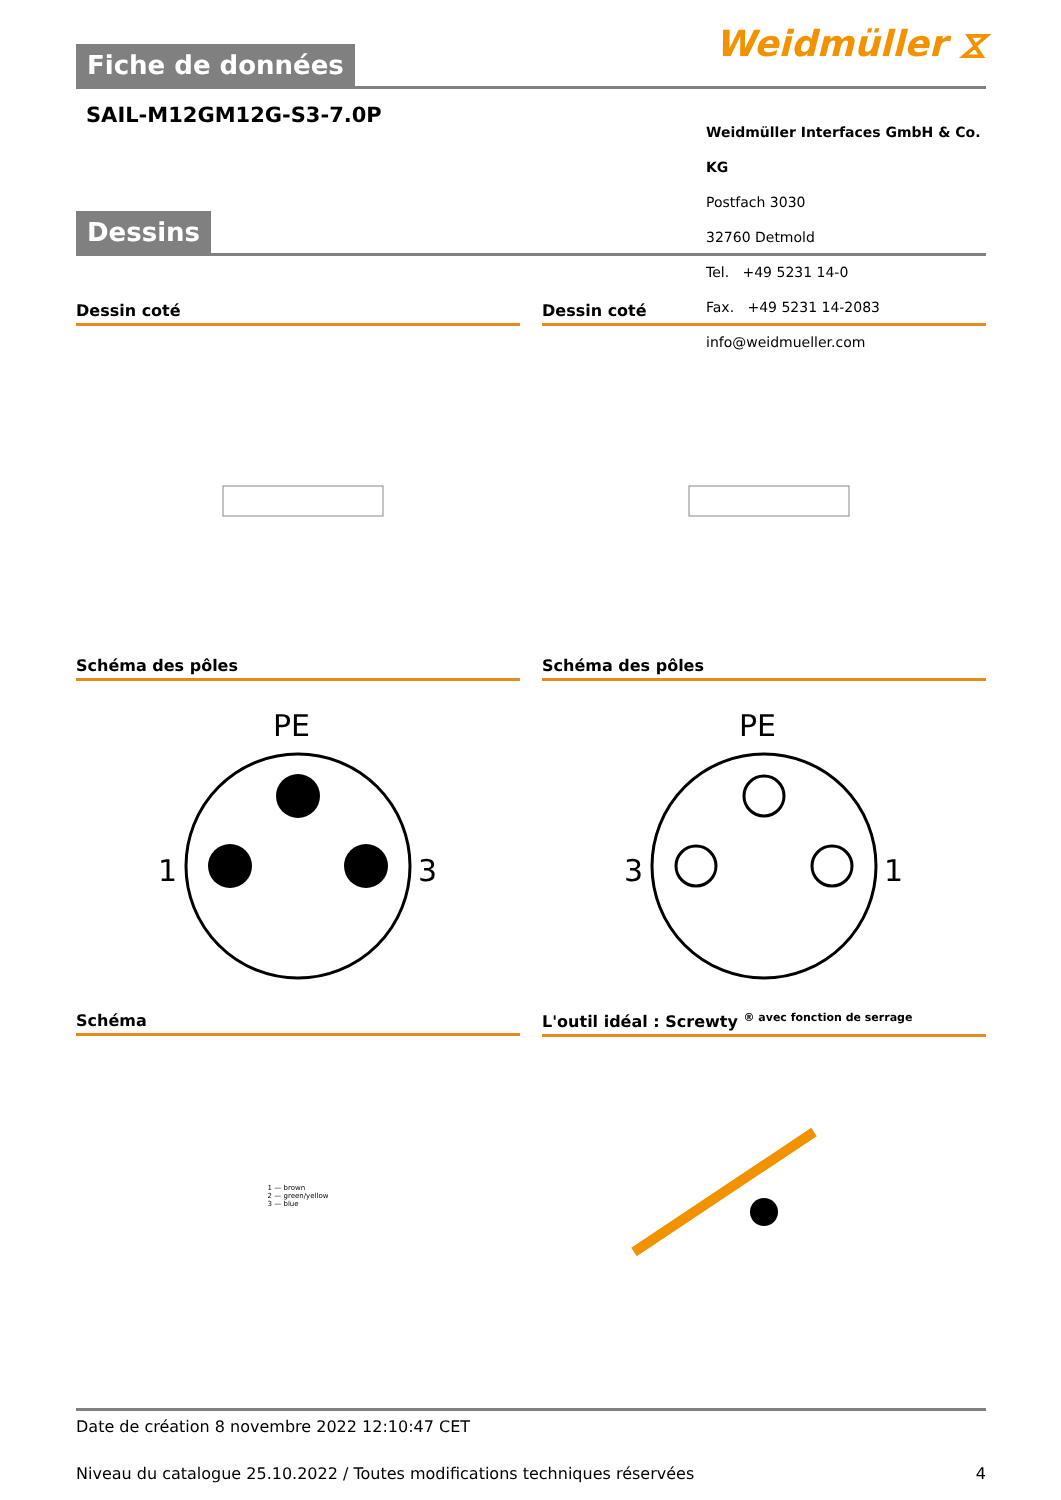Weidmüller ⧖
Fiche de données
SAIL-M12GM12G-S3-7.0P
Weidmüller Interfaces GmbH & Co. KG
Postfach 3030
32760 Detmold
Tel. +49 5231 14-0
Fax. +49 5231 14-2083
info@weidmueller.com
Dessins
Dessin coté
Dessin coté
Schéma des pôles
PE
1
3
Schéma des pôles
PE
3
1
Schéma
1 — brown
2 — green/yellow
3 — blue
L'outil idéal : Screwty <sup>® avec fonction de serrage</sup>
Date de création 8 novembre 2022 12:10:47 CET
Niveau du catalogue 25.10.2022 / Toutes modifications techniques réservées 4